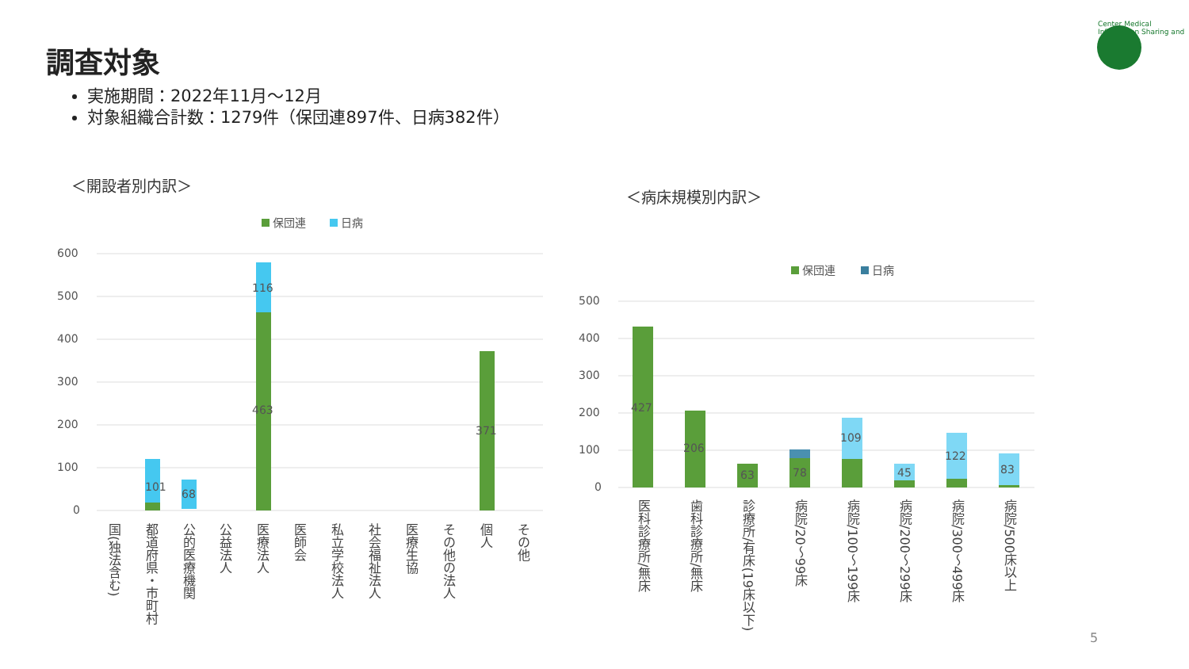調査対象
実施期間：2022年11月～12月
対象組織合計数：1279件（保団連897件、日病382件）
＜開設者別内訳＞
＜病床規模別内訳＞
Center Medical Information Sharing and Analysis
保団連
日病
600
500
400
300
200
100
0
101
68
116
463
371
国(独法含む)
都道府県・市町村
公的医療機関
公益法人
医療法人
医師会
私立学校法人
社会福祉法人
医療生協
その他の法人
個人
その他
保団連
日病
500
400
300
200
100
0
427
206
63
78
109
45
122
83
医科診療所/無床
歯科診療所/無床
診療所/有床(19床以下)
病院/20～99床
病院/100～199床
病院/200～299床
病院/300～499床
病院/500床以上
5